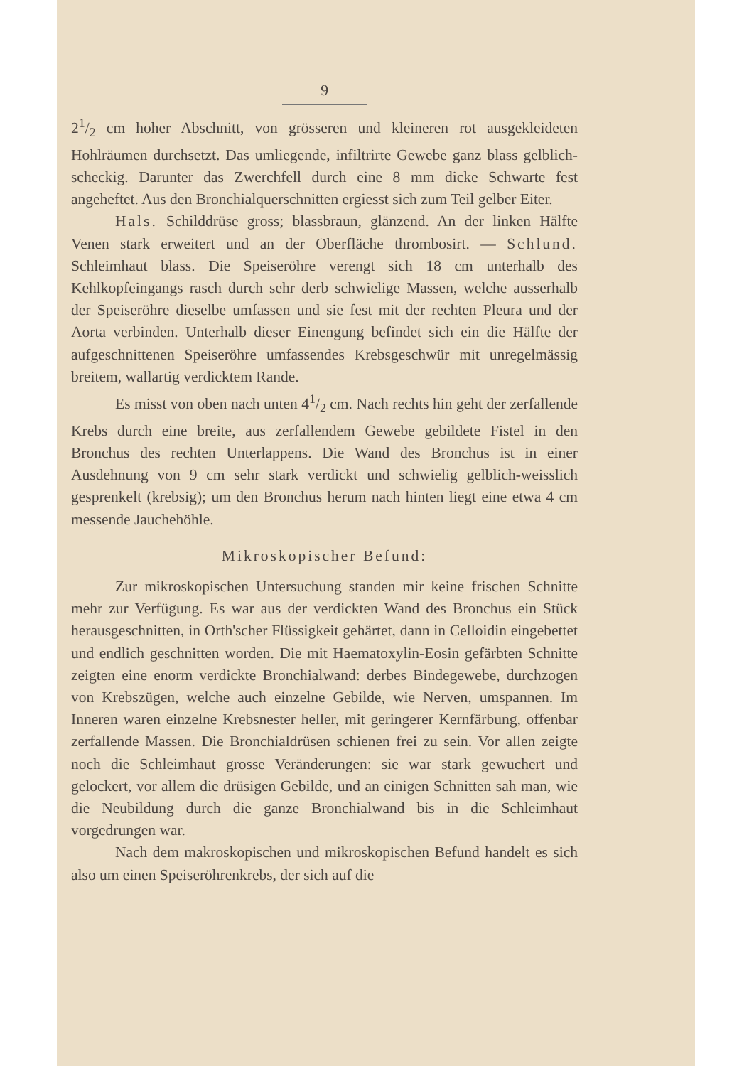9
21/2 cm hoher Abschnitt, von grösseren und kleineren rot ausgekleideten Hohlräumen durchsetzt. Das umliegende, infiltrirte Gewebe ganz blass gelblich-scheckig. Darunter das Zwerchfell durch eine 8 mm dicke Schwarte fest angeheftet. Aus den Bronchialquerschnitten ergiesst sich zum Teil gelber Eiter.
Hals. Schilddrüse gross; blassbraun, glänzend. An der linken Hälfte Venen stark erweitert und an der Oberfläche thrombosirt. — Schlund. Schleimhaut blass. Die Speiseröhre verengt sich 18 cm unterhalb des Kehlkopfeingangs rasch durch sehr derb schwielige Massen, welche ausserhalb der Speiseröhre dieselbe umfassen und sie fest mit der rechten Pleura und der Aorta verbinden. Unterhalb dieser Einengung befindet sich ein die Hälfte der aufgeschnittenen Speiseröhre umfassendes Krebsgeschwür mit unregelmässig breitem, wallartig verdicktem Rande.
Es misst von oben nach unten 41/2 cm. Nach rechts hin geht der zerfallende Krebs durch eine breite, aus zerfallendem Gewebe gebildete Fistel in den Bronchus des rechten Unterlappens. Die Wand des Bronchus ist in einer Ausdehnung von 9 cm sehr stark verdickt und schwielig gelblich-weisslich gesprenkelt (krebsig); um den Bronchus herum nach hinten liegt eine etwa 4 cm messende Jauchehöhle.
Mikroskopischer Befund:
Zur mikroskopischen Untersuchung standen mir keine frischen Schnitte mehr zur Verfügung. Es war aus der verdickten Wand des Bronchus ein Stück herausgeschnitten, in Orth'scher Flüssigkeit gehärtet, dann in Celloidin eingebettet und endlich geschnitten worden. Die mit Haematoxylin-Eosin gefärbten Schnitte zeigten eine enorm verdickte Bronchialwand: derbes Bindegewebe, durchzogen von Krebszügen, welche auch einzelne Gebilde, wie Nerven, umspannen. Im Inneren waren einzelne Krebsnester heller, mit geringerer Kernfärbung, offenbar zerfallende Massen. Die Bronchialdrüsen schienen frei zu sein. Vor allen zeigte noch die Schleimhaut grosse Veränderungen: sie war stark gewuchert und gelockert, vor allem die drüsigen Gebilde, und an einigen Schnitten sah man, wie die Neubildung durch die ganze Bronchialwand bis in die Schleimhaut vorgedrungen war.
Nach dem makroskopischen und mikroskopischen Befund handelt es sich also um einen Speiseröhrenkrebs, der sich auf die